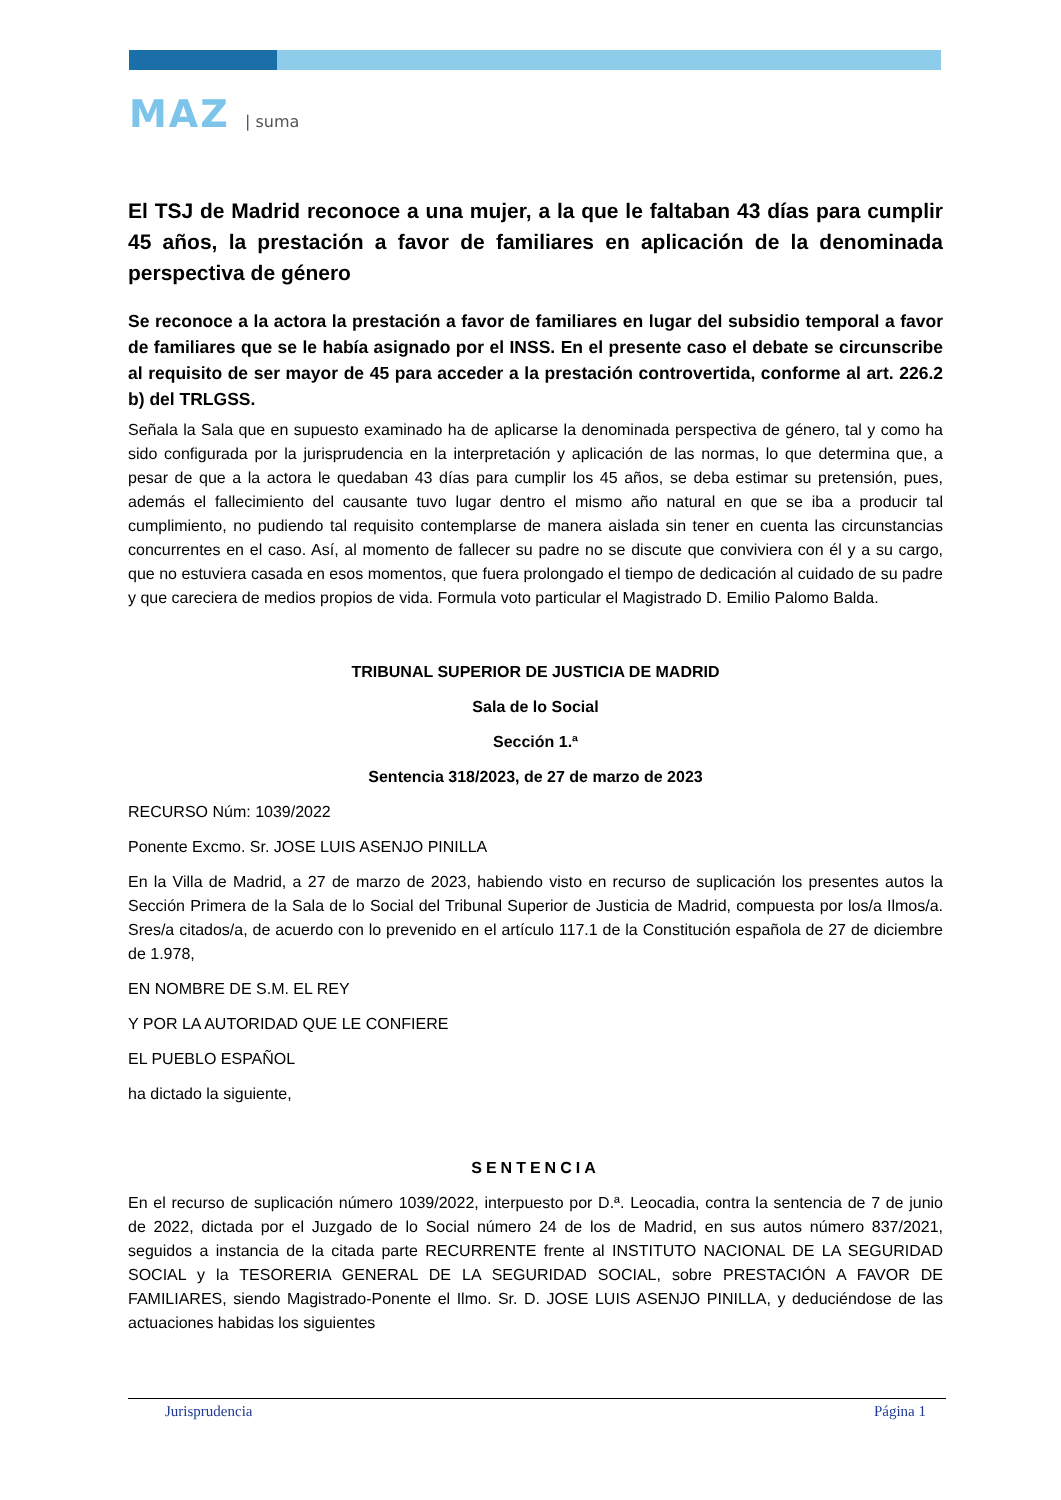MAZ | suma
El TSJ de Madrid reconoce a una mujer, a la que le faltaban 43 días para cumplir 45 años, la prestación a favor de familiares en aplicación de la denominada perspectiva de género
Se reconoce a la actora la prestación a favor de familiares en lugar del subsidio temporal a favor de familiares que se le había asignado por el INSS. En el presente caso el debate se circunscribe al requisito de ser mayor de 45 para acceder a la prestación controvertida, conforme al art. 226.2 b) del TRLGSS.
Señala la Sala que en supuesto examinado ha de aplicarse la denominada perspectiva de género, tal y como ha sido configurada por la jurisprudencia en la interpretación y aplicación de las normas, lo que determina que, a pesar de que a la actora le quedaban 43 días para cumplir los 45 años, se deba estimar su pretensión, pues, además el fallecimiento del causante tuvo lugar dentro el mismo año natural en que se iba a producir tal cumplimiento, no pudiendo tal requisito contemplarse de manera aislada sin tener en cuenta las circunstancias concurrentes en el caso. Así, al momento de fallecer su padre no se discute que conviviera con él y a su cargo, que no estuviera casada en esos momentos, que fuera prolongado el tiempo de dedicación al cuidado de su padre y que careciera de medios propios de vida. Formula voto particular el Magistrado D. Emilio Palomo Balda.
TRIBUNAL SUPERIOR DE JUSTICIA DE MADRID
Sala de lo Social
Sección 1.ª
Sentencia 318/2023, de 27 de marzo de 2023
RECURSO Núm: 1039/2022
Ponente Excmo. Sr. JOSE LUIS ASENJO PINILLA
En la Villa de Madrid, a 27 de marzo de 2023, habiendo visto en recurso de suplicación los presentes autos la Sección Primera de la Sala de lo Social del Tribunal Superior de Justicia de Madrid, compuesta por los/a Ilmos/a. Sres/a citados/a, de acuerdo con lo prevenido en el artículo 117.1 de la Constitución española de 27 de diciembre de 1.978,
EN NOMBRE DE S.M. EL REY
Y POR LA AUTORIDAD QUE LE CONFIERE
EL PUEBLO ESPAÑOL
ha dictado la siguiente,
SENTENCIA
En el recurso de suplicación número 1039/2022, interpuesto por D.ª. Leocadia, contra la sentencia de 7 de junio de 2022, dictada por el Juzgado de lo Social número 24 de los de Madrid, en sus autos número 837/2021, seguidos a instancia de la citada parte RECURRENTE frente al INSTITUTO NACIONAL DE LA SEGURIDAD SOCIAL y la TESORERIA GENERAL DE LA SEGURIDAD SOCIAL, sobre PRESTACIÓN A FAVOR DE FAMILIARES, siendo Magistrado-Ponente el Ilmo. Sr. D. JOSE LUIS ASENJO PINILLA, y deduciéndose de las actuaciones habidas los siguientes
Jurisprudencia Página 1